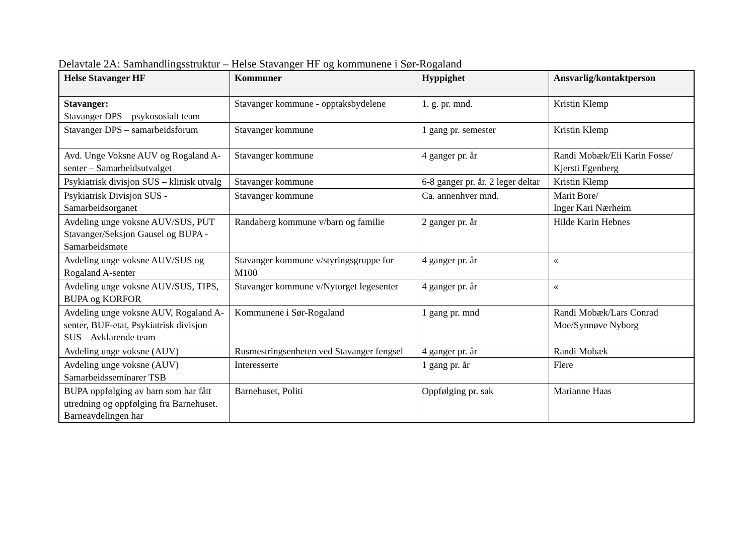Delavtale 2A: Samhandlingsstruktur – Helse Stavanger HF og kommunene i Sør-Rogaland
| Helse Stavanger HF | Kommuner | Hyppighet | Ansvarlig/kontaktperson |
| --- | --- | --- | --- |
| Stavanger: Stavanger DPS – psykososialt team | Stavanger kommune - opptaksbydelene | 1. g. pr. mnd. | Kristin Klemp |
| Stavanger DPS – samarbeidsforum | Stavanger kommune | 1 gang pr. semester | Kristin Klemp |
| Avd. Unge Voksne AUV og Rogaland A-senter – Samarbeidsutvalget | Stavanger kommune | 4 ganger pr. år | Randi Mobæk/Eli Karin Fosse/ Kjersti Egenberg |
| Psykiatrisk divisjon SUS – klinisk utvalg | Stavanger kommune | 6-8 ganger pr. år. 2 leger deltar | Kristin Klemp |
| Psykiatrisk Divisjon SUS - Samarbeidsorganet | Stavanger kommune | Ca. annenhver mnd. | Marit Bore/ Inger Kari Nærheim |
| Avdeling unge voksne AUV/SUS, PUT Stavanger/Seksjon Gausel og BUPA - Samarbeidsmøte | Randaberg kommune v/barn og familie | 2 ganger pr. år | Hilde Karin Hebnes |
| Avdeling unge voksne AUV/SUS og Rogaland A-senter | Stavanger kommune v/styringsgruppe for M100 | 4 ganger pr. år | « |
| Avdeling unge voksne AUV/SUS, TIPS, BUPA og KORFOR | Stavanger kommune v/Nytorget legesenter | 4 ganger pr. år | « |
| Avdeling unge voksne AUV, Rogaland A-senter, BUF-etat, Psykiatrisk divisjon SUS – Avklarende team | Kommunene i Sør-Rogaland | 1 gang pr. mnd | Randi Mobæk/Lars Conrad Moe/Synnøve Nyborg |
| Avdeling unge voksne (AUV) | Rusmestringsenheten ved Stavanger fengsel | 4 ganger pr. år | Randi Mobæk |
| Avdeling unge voksne (AUV) Samarbeidsseminarer TSB | Interesserte | 1 gang pr. år | Flere |
| BUPA oppfølging av barn som har fått utredning og oppfølging fra Barnehuset. Barneavdelingen har | Barnehuset, Politi | Oppfølging pr. sak | Marianne Haas |